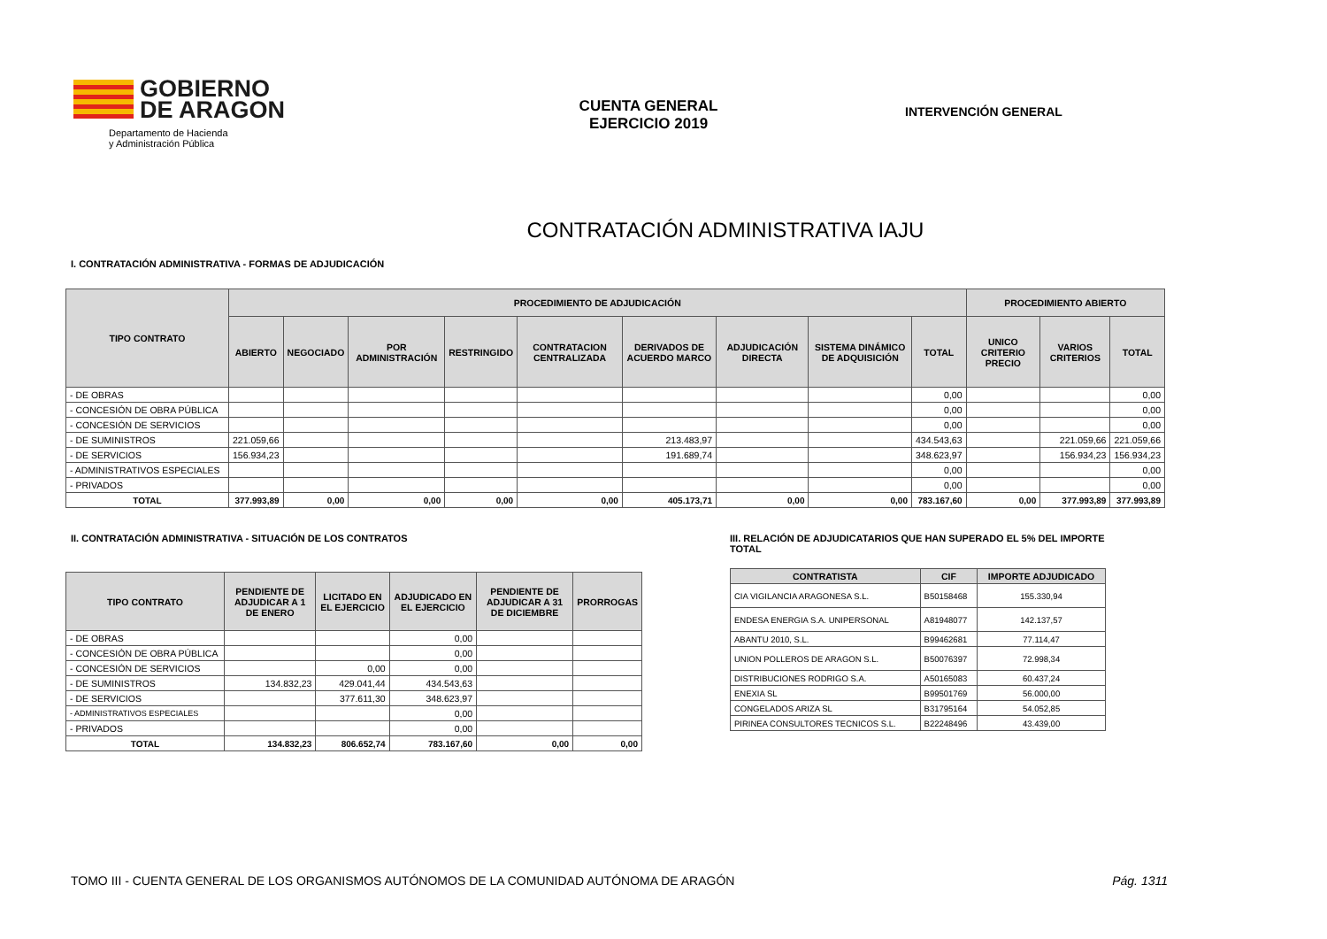GOBIERNO
DE ARAGON
Departamento de Hacienda
y Administración Pública
CUENTA GENERAL
EJERCICIO 2019
INTERVENCIÓN GENERAL
CONTRATACIÓN ADMINISTRATIVA IAJU
I. CONTRATACIÓN ADMINISTRATIVA - FORMAS DE ADJUDICACIÓN
| TIPO CONTRATO | PROCEDIMIENTO DE ADJUDICACIÓN | | | | | | | | | PROCEDIMIENTO ABIERTO | | |
| --- | --- | --- | --- | --- | --- | --- | --- | --- | --- | --- | --- | --- |
| | ABIERTO | NEGOCIADO | POR ADMINISTRACIÓN | RESTRINGIDO | CONTRATACION CENTRALIZADA | DERIVADOS DE ACUERDO MARCO | ADJUDICACIÓN DIRECTA | SISTEMA DINÁMICO DE ADQUISICIÓN | TOTAL | UNICO CRITERIO PRECIO | VARIOS CRITERIOS | TOTAL |
| - DE OBRAS | | | | | | | | | 0,00 | | | 0,00 |
| - CONCESIÓN DE OBRA PÚBLICA | | | | | | | | | 0,00 | | | 0,00 |
| - CONCESIÓN DE SERVICIOS | | | | | | | | | 0,00 | | | 0,00 |
| - DE SUMINISTROS | 221.059,66 | | | | | 213.483,97 | | | 434.543,63 | | 221.059,66 | 221.059,66 |
| - DE SERVICIOS | 156.934,23 | | | | | 191.689,74 | | | 348.623,97 | | 156.934,23 | 156.934,23 |
| - ADMINISTRATIVOS ESPECIALES | | | | | | | | | 0,00 | | | 0,00 |
| - PRIVADOS | | | | | | | | | 0,00 | | | 0,00 |
| TOTAL | 377.993,89 | 0,00 | 0,00 | 0,00 | 0,00 | 405.173,71 | 0,00 | 0,00 | 783.167,60 | 0,00 | 377.993,89 | 377.993,89 |
II. CONTRATACIÓN ADMINISTRATIVA - SITUACIÓN DE LOS CONTRATOS
| TIPO CONTRATO | PENDIENTE DE ADJUDICAR A 1 DE ENERO | LICITADO EN EL EJERCICIO | ADJUDICADO EN EL EJERCICIO | PENDIENTE DE ADJUDICAR A 31 DE DICIEMBRE | PRORROGAS |
| --- | --- | --- | --- | --- | --- |
| - DE OBRAS | | | 0,00 | | |
| - CONCESIÓN DE OBRA PÚBLICA | | | 0,00 | | |
| - CONCESIÓN DE SERVICIOS | | 0,00 | 0,00 | | |
| - DE SUMINISTROS | 134.832,23 | 429.041,44 | 434.543,63 | | |
| - DE SERVICIOS | | 377.611,30 | 348.623,97 | | |
| - ADMINISTRATIVOS ESPECIALES | | | 0,00 | | |
| - PRIVADOS | | | 0,00 | | |
| TOTAL | 134.832,23 | 806.652,74 | 783.167,60 | 0,00 | 0,00 |
III. RELACIÓN DE ADJUDICATARIOS QUE HAN SUPERADO EL 5% DEL IMPORTE TOTAL
| CONTRATISTA | CIF | IMPORTE ADJUDICADO |
| --- | --- | --- |
| CIA VIGILANCIA ARAGONESA S.L. | B50158468 | 155.330,94 |
| ENDESA ENERGIA S.A. UNIPERSONAL | A81948077 | 142.137,57 |
| ABANTU 2010, S.L. | B99462681 | 77.114,47 |
| UNION POLLEROS DE ARAGON S.L. | B50076397 | 72.998,34 |
| DISTRIBUCIONES RODRIGO S.A. | A50165083 | 60.437,24 |
| ENEXIA SL | B99501769 | 56.000,00 |
| CONGELADOS ARIZA SL | B31795164 | 54.052,85 |
| PIRINEA CONSULTORES TECNICOS S.L. | B22248496 | 43.439,00 |
TOMO III - CUENTA GENERAL DE LOS ORGANISMOS AUTÓNOMOS DE LA COMUNIDAD AUTÓNOMA DE ARAGÓN Pág. 1311